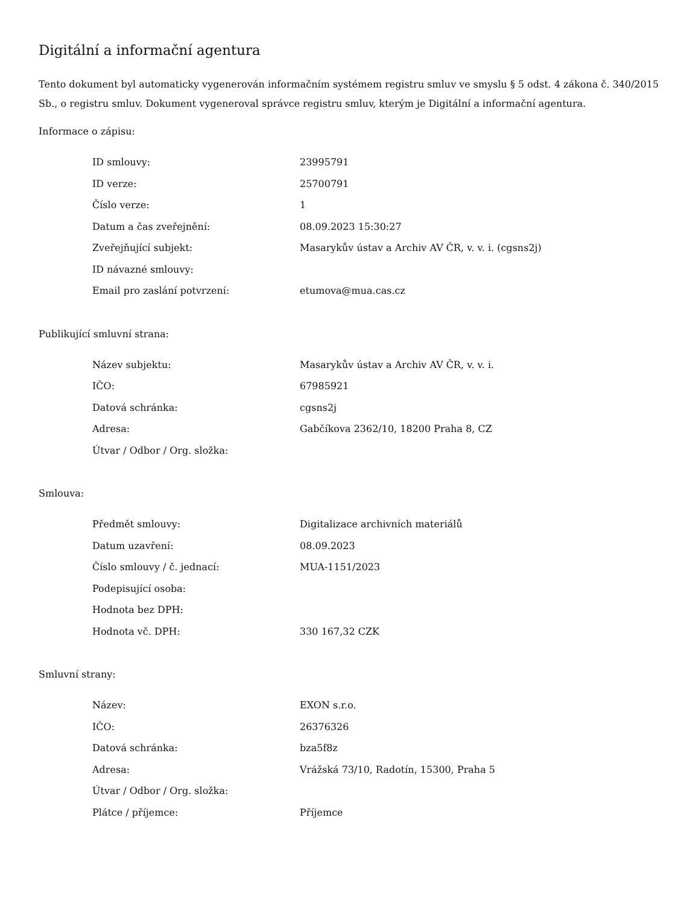Digitální a informační agentura
Tento dokument byl automaticky vygenerován informačním systémem registru smluv ve smyslu § 5 odst. 4 zákona č. 340/2015 Sb., o registru smluv. Dokument vygeneroval správce registru smluv, kterým je Digitální a informační agentura.
Informace o zápisu:
| ID smlouvy: | 23995791 |
| ID verze: | 25700791 |
| Číslo verze: | 1 |
| Datum a čas zveřejnění: | 08.09.2023 15:30:27 |
| Zveřejňující subjekt: | Masarykův ústav a Archiv AV ČR, v. v. i. (cgsns2j) |
| ID návazné smlouvy: | |
| Email pro zaslání potvrzení: | etumova@mua.cas.cz |
Publikující smluvní strana:
| Název subjektu: | Masarykův ústav a Archiv AV ČR, v. v. i. |
| IČO: | 67985921 |
| Datová schránka: | cgsns2j |
| Adresa: | Gabčíkova 2362/10, 18200 Praha 8, CZ |
| Útvar / Odbor / Org. složka: | |
Smlouva:
| Předmět smlouvy: | Digitalizace archivních materiálů |
| Datum uzavření: | 08.09.2023 |
| Číslo smlouvy / č. jednací: | MUA-1151/2023 |
| Podepisující osoba: | |
| Hodnota bez DPH: | |
| Hodnota vč. DPH: | 330 167,32 CZK |
Smluvní strany:
| Název: | EXON s.r.o. |
| IČO: | 26376326 |
| Datová schránka: | bza5f8z |
| Adresa: | Vrážská 73/10, Radotín, 15300, Praha 5 |
| Útvar / Odbor / Org. složka: | |
| Plátce / příjemce: | Příjemce |